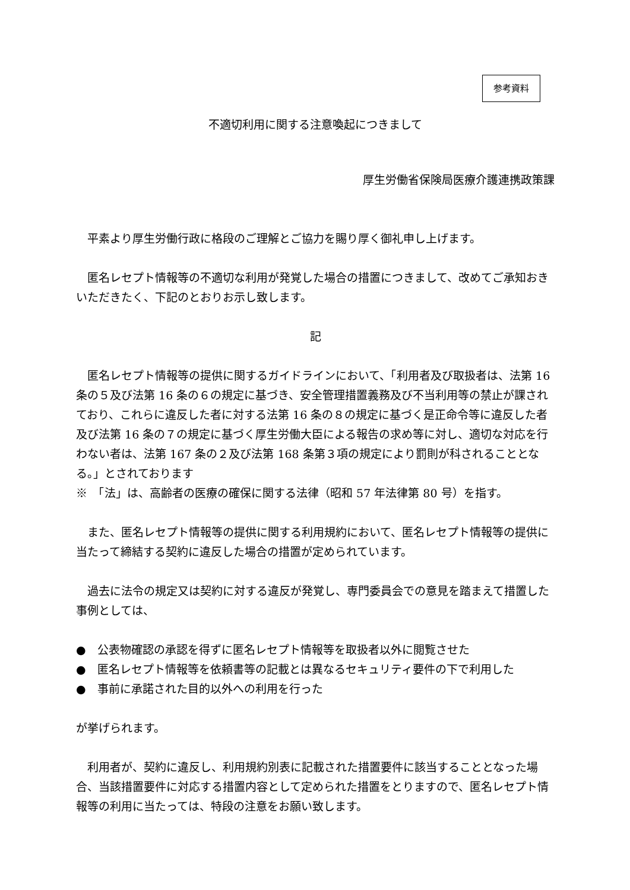参考資料
不適切利用に関する注意喚起につきまして
厚生労働省保険局医療介護連携政策課
平素より厚生労働行政に格段のご理解とご協力を賜り厚く御礼申し上げます。
匿名レセプト情報等の不適切な利用が発覚した場合の措置につきまして、改めてご承知おきいただきたく、下記のとおりお示し致します。
記
匿名レセプト情報等の提供に関するガイドラインにおいて、「利用者及び取扱者は、法第 16 条の５及び法第 16 条の６の規定に基づき、安全管理措置義務及び不当利用等の禁止が課されており、これらに違反した者に対する法第 16 条の８の規定に基づく是正命令等に違反した者及び法第 16 条の７の規定に基づく厚生労働大臣による報告の求め等に対し、適切な対応を行わない者は、法第 167 条の２及び法第 168 条第３項の規定により罰則が科されることとなる。」とされております
※　「法」は、高齢者の医療の確保に関する法律（昭和 57 年法律第 80 号）を指す。
また、匿名レセプト情報等の提供に関する利用規約において、匿名レセプト情報等の提供に当たって締結する契約に違反した場合の措置が定められています。
過去に法令の規定又は契約に対する違反が発覚し、専門委員会での意見を踏まえて措置した事例としては、
●　公表物確認の承認を得ずに匿名レセプト情報等を取扱者以外に閲覧させた
●　匿名レセプト情報等を依頼書等の記載とは異なるセキュリティ要件の下で利用した
●　事前に承諾された目的以外への利用を行った
が挙げられます。
利用者が、契約に違反し、利用規約別表に記載された措置要件に該当することとなった場合、当該措置要件に対応する措置内容として定められた措置をとりますので、匿名レセプト情報等の利用に当たっては、特段の注意をお願い致します。